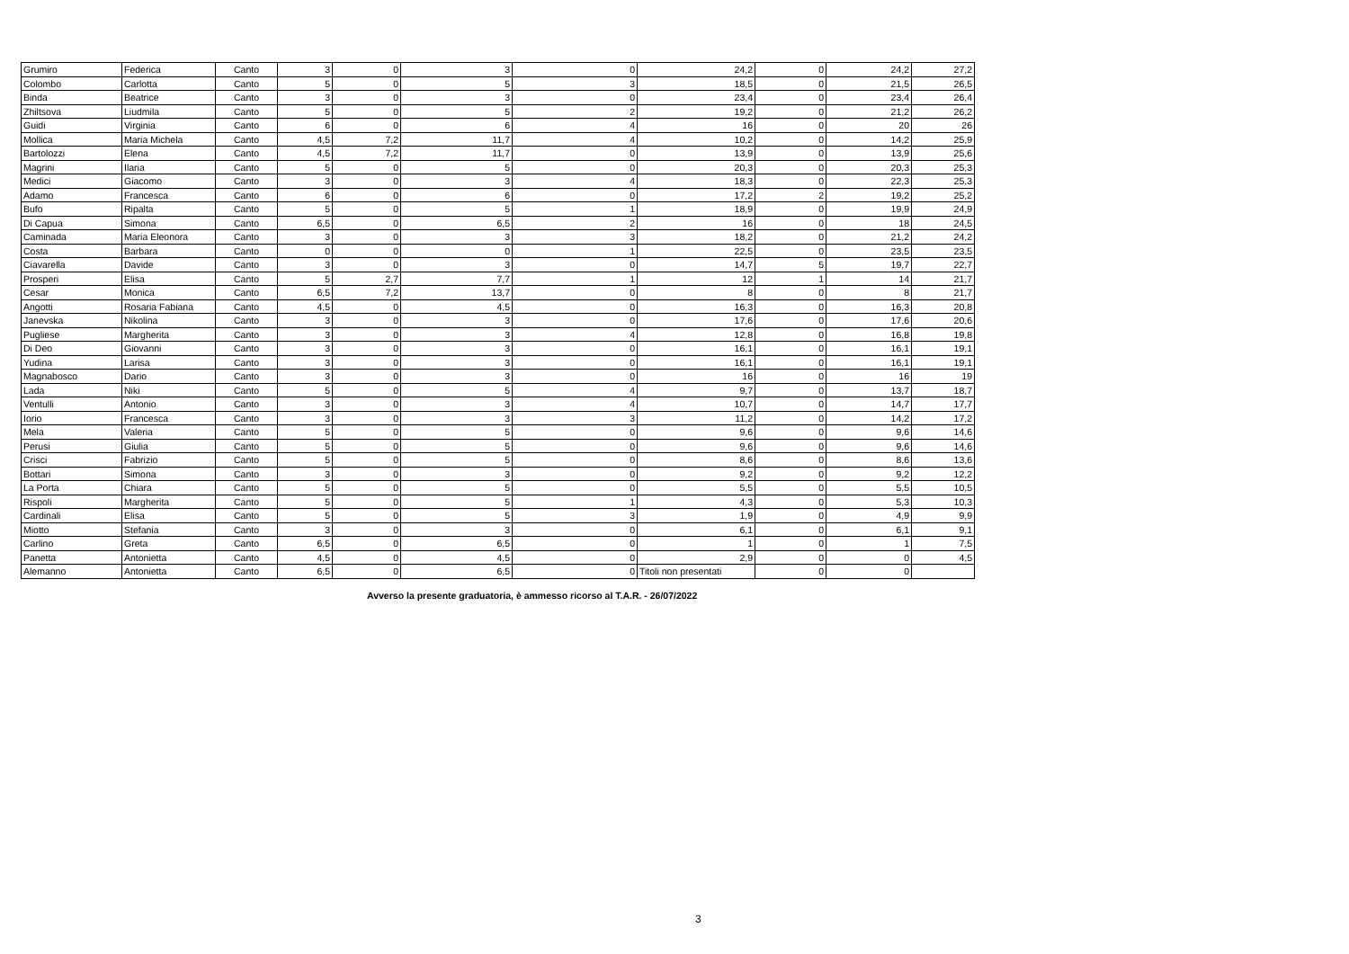| Grumiro | Federica | Canto | 3 | 0 | 3 | 0 | 24,2 | 0 | 24,2 | 27,2 |
| Colombo | Carlotta | Canto | 5 | 0 | 5 | 3 | 18,5 | 0 | 21,5 | 26,5 |
| Binda | Beatrice | Canto | 3 | 0 | 3 | 0 | 23,4 | 0 | 23,4 | 26,4 |
| Zhiltsova | Liudmila | Canto | 5 | 0 | 5 | 2 | 19,2 | 0 | 21,2 | 26,2 |
| Guidi | Virginia | Canto | 6 | 0 | 6 | 4 | 16 | 0 | 20 | 26 |
| Mollica | Maria Michela | Canto | 4,5 | 7,2 | 11,7 | 4 | 10,2 | 0 | 14,2 | 25,9 |
| Bartolozzi | Elena | Canto | 4,5 | 7,2 | 11,7 | 0 | 13,9 | 0 | 13,9 | 25,6 |
| Magrini | Ilaria | Canto | 5 | 0 | 5 | 0 | 20,3 | 0 | 20,3 | 25,3 |
| Medici | Giacomo | Canto | 3 | 0 | 3 | 4 | 18,3 | 0 | 22,3 | 25,3 |
| Adamo | Francesca | Canto | 6 | 0 | 6 | 0 | 17,2 | 2 | 19,2 | 25,2 |
| Bufo | Ripalta | Canto | 5 | 0 | 5 | 1 | 18,9 | 0 | 19,9 | 24,9 |
| Di Capua | Simona | Canto | 6,5 | 0 | 6,5 | 2 | 16 | 0 | 18 | 24,5 |
| Caminada | Maria Eleonora | Canto | 3 | 0 | 3 | 3 | 18,2 | 0 | 21,2 | 24,2 |
| Costa | Barbara | Canto | 0 | 0 | 0 | 1 | 22,5 | 0 | 23,5 | 23,5 |
| Ciavarella | Davide | Canto | 3 | 0 | 3 | 0 | 14,7 | 5 | 19,7 | 22,7 |
| Prosperi | Elisa | Canto | 5 | 2,7 | 7,7 | 1 | 12 | 1 | 14 | 21,7 |
| Cesar | Monica | Canto | 6,5 | 7,2 | 13,7 | 0 | 8 | 0 | 8 | 21,7 |
| Angotti | Rosaria Fabiana | Canto | 4,5 | 0 | 4,5 | 0 | 16,3 | 0 | 16,3 | 20,8 |
| Janevska | Nikolina | Canto | 3 | 0 | 3 | 0 | 17,6 | 0 | 17,6 | 20,6 |
| Pugliese | Margherita | Canto | 3 | 0 | 3 | 4 | 12,8 | 0 | 16,8 | 19,8 |
| Di Deo | Giovanni | Canto | 3 | 0 | 3 | 0 | 16,1 | 0 | 16,1 | 19,1 |
| Yudina | Larisa | Canto | 3 | 0 | 3 | 0 | 16,1 | 0 | 16,1 | 19,1 |
| Magnabosco | Dario | Canto | 3 | 0 | 3 | 0 | 16 | 0 | 16 | 19 |
| Lada | Niki | Canto | 5 | 0 | 5 | 4 | 9,7 | 0 | 13,7 | 18,7 |
| Ventulli | Antonio | Canto | 3 | 0 | 3 | 4 | 10,7 | 0 | 14,7 | 17,7 |
| Iorio | Francesca | Canto | 3 | 0 | 3 | 3 | 11,2 | 0 | 14,2 | 17,2 |
| Mela | Valeria | Canto | 5 | 0 | 5 | 0 | 9,6 | 0 | 9,6 | 14,6 |
| Perusi | Giulia | Canto | 5 | 0 | 5 | 0 | 9,6 | 0 | 9,6 | 14,6 |
| Crisci | Fabrizio | Canto | 5 | 0 | 5 | 0 | 8,6 | 0 | 8,6 | 13,6 |
| Bottari | Simona | Canto | 3 | 0 | 3 | 0 | 9,2 | 0 | 9,2 | 12,2 |
| La Porta | Chiara | Canto | 5 | 0 | 5 | 0 | 5,5 | 0 | 5,5 | 10,5 |
| Rispoli | Margherita | Canto | 5 | 0 | 5 | 1 | 4,3 | 0 | 5,3 | 10,3 |
| Cardinali | Elisa | Canto | 5 | 0 | 5 | 3 | 1,9 | 0 | 4,9 | 9,9 |
| Miotto | Stefania | Canto | 3 | 0 | 3 | 0 | 6,1 | 0 | 6,1 | 9,1 |
| Carlino | Greta | Canto | 6,5 | 0 | 6,5 | 0 | 1 | 0 | 1 | 7,5 |
| Panetta | Antonietta | Canto | 4,5 | 0 | 4,5 | 0 | 2,9 | 0 | 0 | 4,5 |
| Alemanno | Antonietta | Canto | 6,5 | 0 | 6,5 | 0 | Titoli non presentati | 0 | 0 | |
Avverso la presente graduatoria, è ammesso ricorso al T.A.R. - 26/07/2022
3